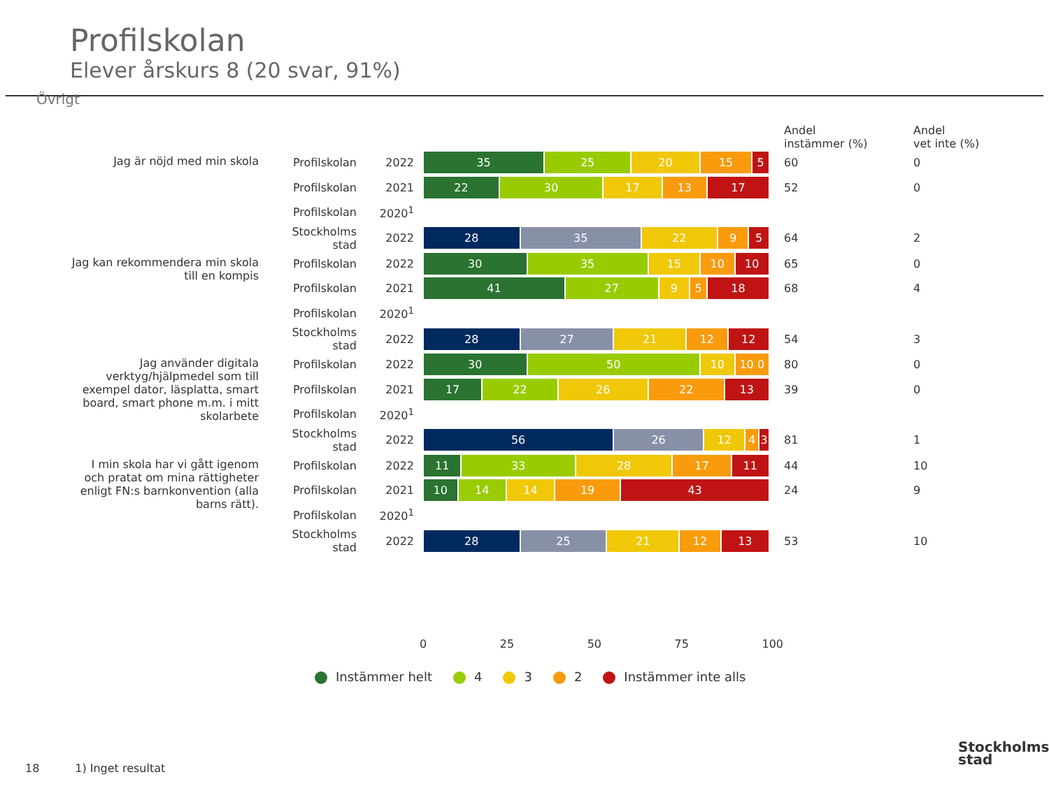Profilskolan
Elever årskurs 8 (20 svar, 91%)
Övrigt
| | | | | Andel instämmer (%) | Andel vet inte (%) |
| --- | --- | --- | --- | --- | --- |
| Jag är nöjd med min skola | Profilskolan | 2022 | 35 25 20 15 5 | 60 | 0 |
| | Profilskolan | 2021 | 22 30 17 13 17 | 52 | 0 |
| | Profilskolan | 2020<sup>1</sup> | | | |
| | Stockholms stad | 2022 | 28 35 22 9 5 | 64 | 2 |
| Jag kan rekommendera min skola till en kompis | Profilskolan | 2022 | 30 35 15 10 10 | 65 | 0 |
| | Profilskolan | 2021 | 41 27 9 5 18 | 68 | 4 |
| | Profilskolan | 2020<sup>1</sup> | | | |
| | Stockholms stad | 2022 | 28 27 21 12 12 | 54 | 3 |
| Jag använder digitala verktyg/hjälpmedel som till exempel dator, läsplatta, smart board, smart phone m.m. i mitt skolarbete | Profilskolan | 2022 | 30 50 10 10 0 | 80 | 0 |
| | Profilskolan | 2021 | 17 22 26 22 13 | 39 | 0 |
| | Profilskolan | 2020<sup>1</sup> | | | |
| | Stockholms stad | 2022 | 56 26 12 4 3 | 81 | 1 |
| I min skola har vi gått igenom och pratat om mina rättigheter enligt FN:s barnkonvention (alla barns rätt). | Profilskolan | 2022 | 11 33 28 17 11 | 44 | 10 |
| | Profilskolan | 2021 | 10 14 14 19 43 | 24 | 9 |
| | Profilskolan | 2020<sup>1</sup> | | | |
| | Stockholms stad | 2022 | 28 25 21 12 13 | 53 | 10 |
0 25 50 75 100
Instämmer helt 4 3 2 Instämmer inte alls
18 1) Inget resultat
Stockholms
stad